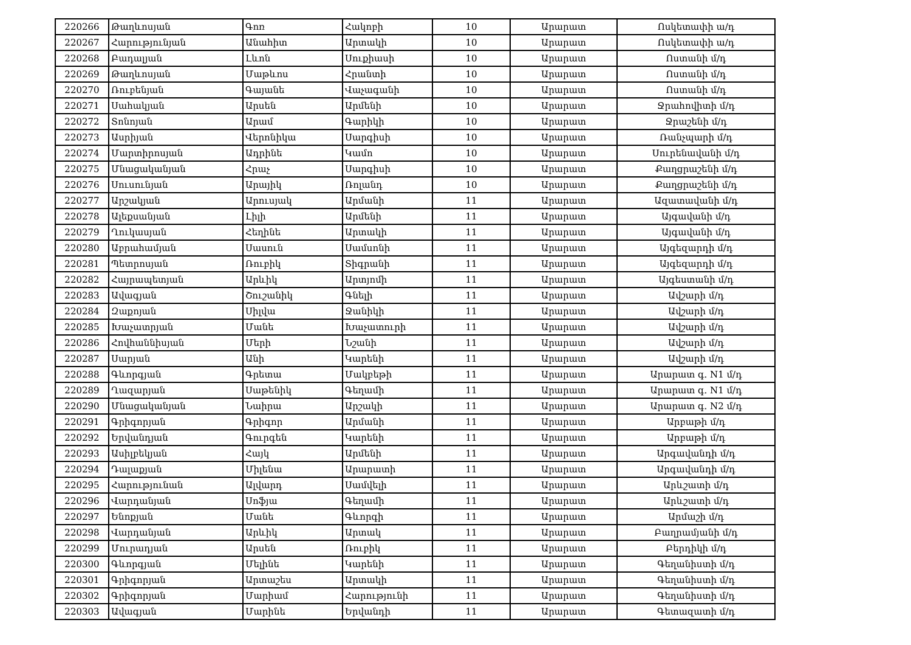| 220266 | Թաղևոսյան | Գոռ | Հակոբի | 10 | Արարատ | Ոսկետափի ա/դ |
| 220267 | Հարությունյան | Անահիտ | Արտակի | 10 | Արարատ | Ոսկետափի ա/դ |
| 220268 | Բադալյան | Լևոն | Սուքիասի | 10 | Արարատ | Ոստանի մ/դ |
| 220269 | Թաղևոսյան | Մաթևոս | Հրանտի | 10 | Արարատ | Ոստանի մ/դ |
| 220270 | Ռուբենյան | Գայանե | Վաչագանի | 10 | Արարատ | Ոստանի մ/դ |
| 220271 | Սահակյան | Արսեն | Արմենի | 10 | Արարատ | Ջրահովիտի մ/դ |
| 220272 | Տոնոյան | Արամ | Գարիկի | 10 | Արարատ | Ջրաշենի մ/դ |
| 220273 | Ասրիյան | Վերոնիկա | Սարգիսի | 10 | Արարատ | Ռանչպարի մ/դ |
| 220274 | Մարտիրոսյան | Ադրինե | Կամո | 10 | Արարատ | Սուրենավանի մ/դ |
| 220275 | Մնացականյան | Հրաչ | Սարգիսի | 10 | Արարատ | Քաղցրաշենի մ/դ |
| 220276 | Սուսունյան | Արայիկ | Ռոլանդ | 10 | Արարատ | Քաղցրաշենի մ/դ |
| 220277 | Արշակյան | Արուսյակ | Արմանի | 11 | Արարատ | Ազատավանի մ/դ |
| 220278 | Ալեքսանյան | Լիլի | Արմենի | 11 | Արարատ | Այգավանի մ/դ |
| 220279 | Ղուկասյան | Հեղինե | Արտակի | 11 | Արարատ | Այգավանի մ/դ |
| 220280 | Աբրահամյան | Սասուն | Սամսոնի | 11 | Արարատ | Այգեզարդի մ/դ |
| 220281 | Պետրոսյան | Ռուբիկ | Տիգրանի | 11 | Արարատ | Այգեզարդի մ/դ |
| 220282 | Հայրապետյան | Արևիկ | Արտյոմի | 11 | Արարատ | Այգեստանի մ/դ |
| 220283 | Ավագյան | Շուշանիկ | Գնելի | 11 | Արարատ | Ավշարի մ/դ |
| 220284 | Զաքոյան | Սիլվա | Ջանիկի | 11 | Արարատ | Ավշարի մ/դ |
| 220285 | Խաչատրյան | Մանե | Խաչատուրի | 11 | Արարատ | Ավշարի մ/դ |
| 220286 | Հովհաննիսյան | Մերի | Նշանի | 11 | Արարատ | Ավշարի մ/դ |
| 220287 | Սարյան | Անի | Կարենի | 11 | Արարատ | Ավշարի մ/դ |
| 220288 | Գևորգյան | Գրետա | Մակբեթի | 11 | Արարատ | Արարատ գ. N1 մ/դ |
| 220289 | Ղազարյան | Սաթենիկ | Գեղամի | 11 | Արարատ | Արարատ գ. N1 մ/դ |
| 220290 | Մնացականյան | Նաիրա | Արշակի | 11 | Արարատ | Արարատ գ. N2 մ/դ |
| 220291 | Գրիգորյան | Գրիգոր | Արմանի | 11 | Արարատ | Արբաթի մ/դ |
| 220292 | Երվանդյան | Գուրգեն | Կարենի | 11 | Արարատ | Արբաթի մ/դ |
| 220293 | Ասիլբեկյան | Հայկ | Արմենի | 11 | Արարատ | Արգավանդի մ/դ |
| 220294 | Դալաքյան | Միլենա | Արարատի | 11 | Արարատ | Արգավանդի մ/դ |
| 220295 | Հարությունան | Ալվարդ | Սամվելի | 11 | Արարատ | Արևշատի մ/դ |
| 220296 | Վարդանյան | Սոֆյա | Գեղամի | 11 | Արարատ | Արևշատի մ/դ |
| 220297 | Ենոքյան | Մանե | Գևորգի | 11 | Արարատ | Արմաշի մ/դ |
| 220298 | Վարդանյան | Արևիկ | Արտակ | 11 | Արարատ | Բաղրամյանի մ/դ |
| 220299 | Մուրադյան | Արսեն | Ռուբիկ | 11 | Արարատ | Բերդիկի մ/դ |
| 220300 | Գևորգյան | Մելինե | Կարենի | 11 | Արարատ | Գեղանիստի մ/դ |
| 220301 | Գրիգորյան | Արտաշես | Արտակի | 11 | Արարատ | Գեղանիստի մ/դ |
| 220302 | Գրիգորյան | Մարիամ | Հարությունի | 11 | Արարատ | Գեղանիստի մ/դ |
| 220303 | Ավագյան | Մարինե | Երվանդի | 11 | Արարատ | Գետազատի մ/դ |